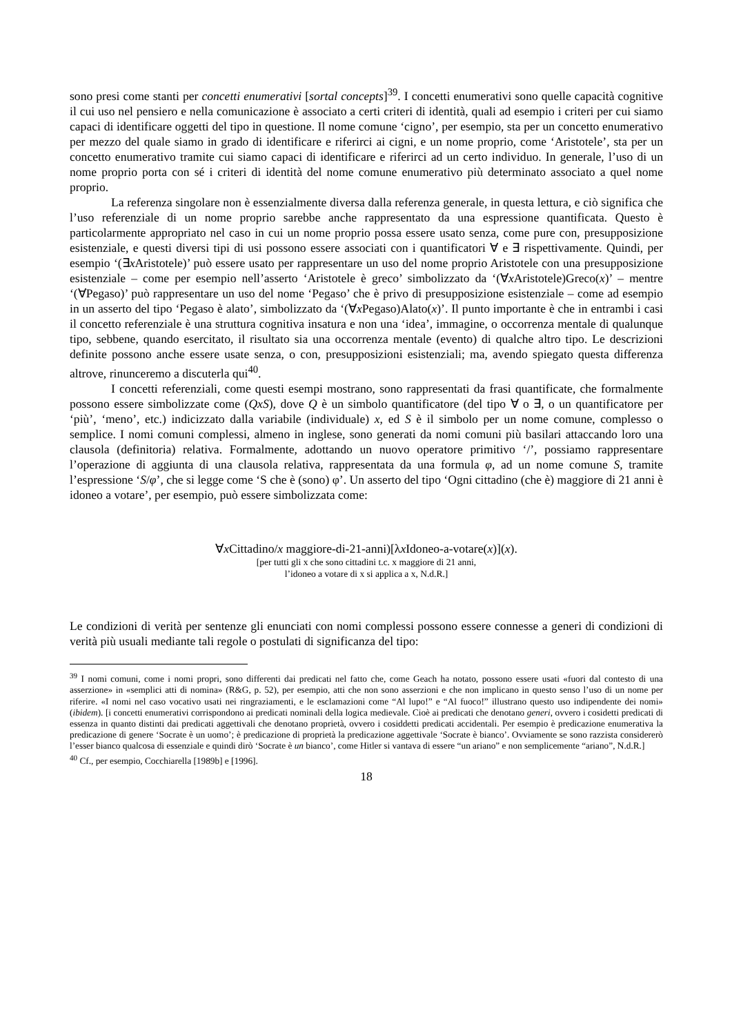sono presi come stanti per concetti enumerativi [sortal concepts]<sup>39</sup>. I concetti enumerativi sono quelle capacità cognitive il cui uso nel pensiero e nella comunicazione è associato a certi criteri di identità, quali ad esempio i criteri per cui siamo capaci di identificare oggetti del tipo in questione. Il nome comune ‘cigno’, per esempio, sta per un concetto enumerativo per mezzo del quale siamo in grado di identificare e riferirci ai cigni, e un nome proprio, come ‘Aristotele’, sta per un concetto enumerativo tramite cui siamo capaci di identificare e riferirci ad un certo individuo. In generale, l’uso di un nome proprio porta con sé i criteri di identità del nome comune enumerativo più determinato associato a quel nome proprio.
La referenza singolare non è essenzialmente diversa dalla referenza generale, in questa lettura, e ciò significa che l’uso referenziale di un nome proprio sarebbe anche rappresentato da una espressione quantificata. Questo è particolarmente appropriato nel caso in cui un nome proprio possa essere usato senza, come pure con, presupposizione esistenziale, e questi diversi tipi di usi possono essere associati con i quantificatori ∀ e ∃ rispettivamente. Quindi, per esempio ‘(∃x Aristotele)’ può essere usato per rappresentare un uso del nome proprio Aristotele con una presupposizione esistenziale – come per esempio nell’asserto ‘Aristotele è greco’ simbolizzato da ‘(∀x Aristotele)Greco(x)’ – mentre ‘(∀Pegaso)’ può rappresentare un uso del nome ‘Pegaso’ che è privo di presupposizione esistenziale – come ad esempio in un asserto del tipo ‘Pegaso è alato’, simbolizzato da ‘(∀x Pegaso)Alato(x)’. Il punto importante è che in entrambi i casi il concetto referenziale è una struttura cognitiva insatura e non una ‘idea’, immagine, o occorrenza mentale di qualunque tipo, sebbene, quando esercitato, il risultato sia una occorrenza mentale (evento) di qualche altro tipo. Le descrizioni definite possono anche essere usate senza, o con, presupposizioni esistenziali; ma, avendo spiegato questa differenza altrove, rinunceremo a discuterla qui<sup>40</sup>.
I concetti referenziali, come questi esempi mostrano, sono rappresentati da frasi quantificate, che formalmente possono essere simbolizzate come (QxS), dove Q è un simbolo quantificatore (del tipo ∀ o ∃, o un quantificatore per ‘più’, ‘meno’, etc.) indicizzato dalla variabile (individuale) x, ed S è il simbolo per un nome comune, complesso o semplice. I nomi comuni complessi, almeno in inglese, sono generati da nomi comuni più basilari attaccando loro una clausola (definitoria) relativa. Formalmente, adottando un nuovo operatore primitivo ‘/’, possiamo rappresentare l’operazione di aggiunta di una clausola relativa, rappresentata da una formula φ, ad un nome comune S, tramite l’espressione ‘S/φ’, che si legge come ‘S che è (sono) φ’. Un asserto del tipo ‘Ogni cittadino (che è) maggiore di 21 anni è idoneo a votare’, per esempio, può essere simbolizzata come:
∀x Cittadino/x maggiore-di-21-anni)[λx Idoneo-a-votare(x)](x).
[per tutti gli x che sono cittadini t.c. x maggiore di 21 anni,
l’idoneo a votare di x si applica a x, N.d.R.]
Le condizioni di verità per sentenze gli enunciati con nomi complessi possono essere connesse a generi di condizioni di verità più usuali mediante tali regole o postulati di significanza del tipo:
<sup>39</sup> I nomi comuni, come i nomi propri, sono differenti dai predicati nel fatto che, come Geach ha notato, possono essere usati «fuori dal contesto di una asserzione» in «semplici atti di nomina» (R&G, p. 52), per esempio, atti che non sono asserzioni e che non implicano in questo senso l’uso di un nome per riferire. «I nomi nel caso vocativo usati nei ringraziamenti, e le esclamazioni come “Al lupo!” e “Al fuoco!” illustrano questo uso indipendente dei nomi» (ibidem). [i concetti enumerativi corrispondono ai predicati nominali della logica medievale. Cioè ai predicati che denotano generi, ovvero i cosidetti predicati di essenza in quanto distinti dai predicati aggettivali che denotano proprietà, ovvero i cosiddetti predicati accidentali. Per esempio è predicazione enumerativa la predicazione di genere ‘Socrate è un uomo’; è predicazione di proprietà la predicazione aggettivale ‘Socrate è bianco’. Ovviamente se sono razzista considererò l’esser bianco qualcosa di essenziale e quindi dirò ‘Socrate è un bianco’, come Hitler si vantava di essere “un ariano” e non semplicemente “ariano”, N.d.R.]
<sup>40</sup> Cf., per esempio, Cocchiarella [1989b] e [1996].
18